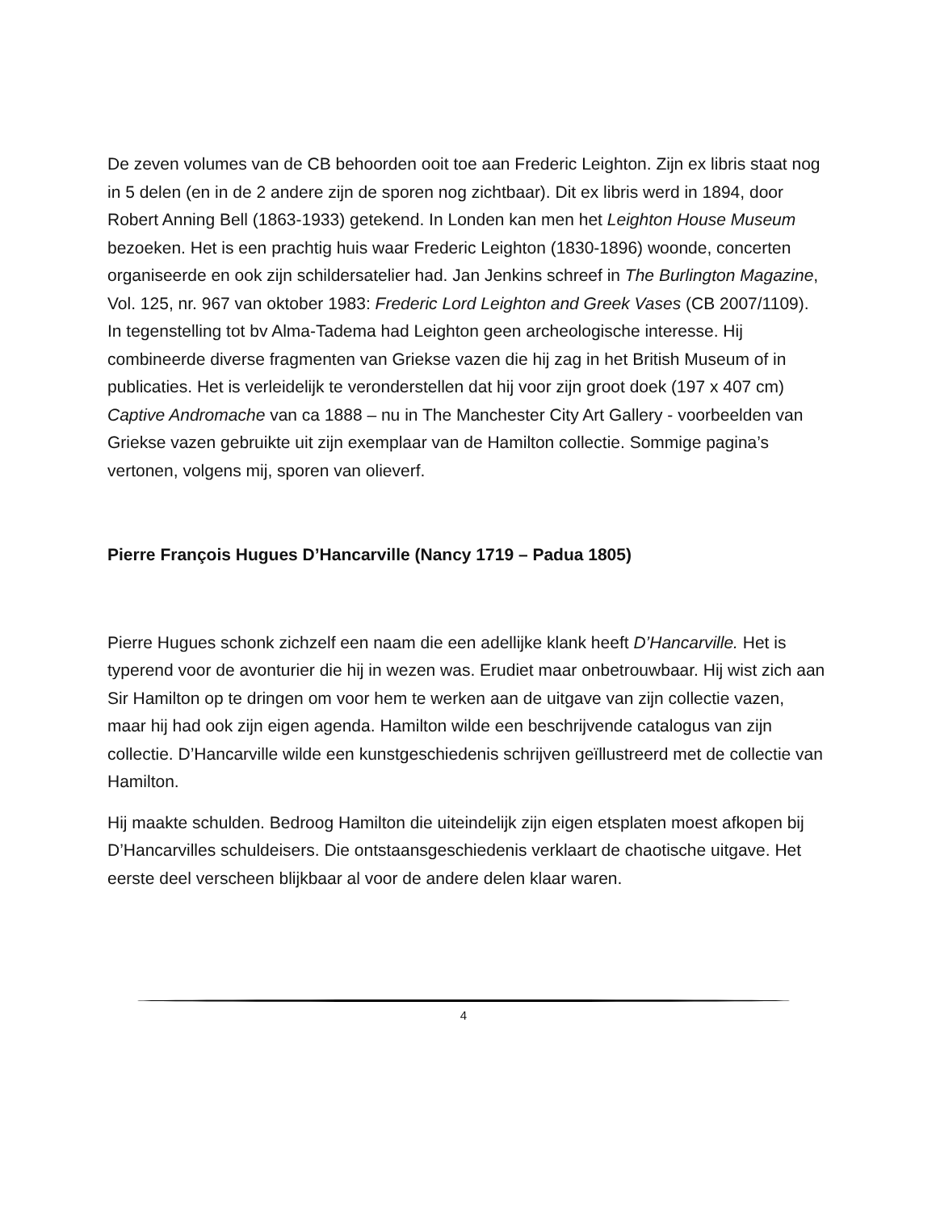De zeven volumes van de CB behoorden ooit toe aan Frederic Leighton. Zijn ex libris staat nog in 5 delen (en in de 2 andere zijn de sporen nog zichtbaar). Dit ex libris werd in 1894, door Robert Anning Bell (1863-1933) getekend. In Londen kan men het Leighton House Museum bezoeken. Het is een prachtig huis waar Frederic Leighton (1830-1896) woonde, concerten organiseerde en ook zijn schildersatelier had. Jan Jenkins schreef in The Burlington Magazine, Vol. 125, nr. 967 van oktober 1983: Frederic Lord Leighton and Greek Vases (CB 2007/1109). In tegenstelling tot bv Alma-Tadema had Leighton geen archeologische interesse. Hij combineerde diverse fragmenten van Griekse vazen die hij zag in het British Museum of in publicaties. Het is verleidelijk te veronderstellen dat hij voor zijn groot doek (197 x 407 cm) Captive Andromache van ca 1888 – nu in The Manchester City Art Gallery - voorbeelden van Griekse vazen gebruikte uit zijn exemplaar van de Hamilton collectie. Sommige pagina’s vertonen, volgens mij, sporen van olieverf.
Pierre François Hugues D’Hancarville (Nancy 1719 – Padua 1805)
Pierre Hugues schonk zichzelf een naam die een adellijke klank heeft D’Hancarville. Het is typerend voor de avonturier die hij in wezen was. Erudiet maar onbetrouwbaar. Hij wist zich aan Sir Hamilton op te dringen om voor hem te werken aan de uitgave van zijn collectie vazen, maar hij had ook zijn eigen agenda. Hamilton wilde een beschrijvende catalogus van zijn collectie. D’Hancarville wilde een kunstgeschiedenis schrijven geïllustreerd met de collectie van Hamilton.
Hij maakte schulden. Bedroog Hamilton die uiteindelijk zijn eigen etsplaten moest afkopen bij D’Hancarvilles schuldeisers. Die ontstaansgeschiedenis verklaart de chaotische uitgave. Het eerste deel verscheen blijkbaar al voor de andere delen klaar waren.
4